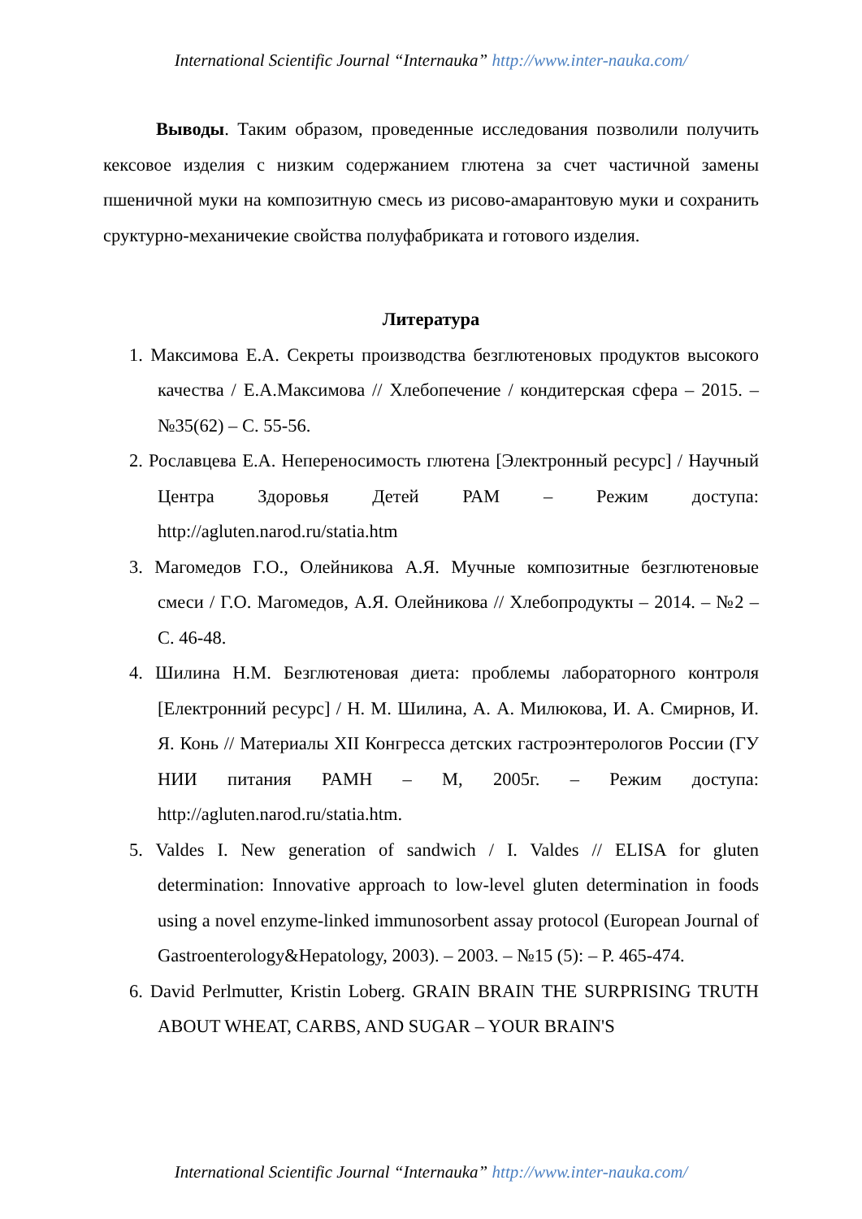International Scientific Journal “Internauka” http://www.inter-nauka.com/
Выводы. Таким образом, проведенные исследования позволили получить кексовое изделия с низким содержанием глютена за счет частичной замены пшеничной муки на композитную смесь из рисово-амарантовую муки и сохранить сруктурно-механичекие свойства полуфабриката и готового изделия.
Литература
1. Максимова Е.А. Секреты производства безглютеновых продуктов высокого качества / Е.А.Максимова // Хлебопечение / кондитерская сфера – 2015. – №35(62) – С. 55-56.
2. Рославцева Е.А. Непереносимость глютена [Электронный ресурс] / Научный Центра Здоровья Детей РАМ – Режим доступа: http://agluten.narod.ru/statia.htm
3. Магомедов Г.О., Олейникова А.Я. Мучные композитные безглютеновые смеси / Г.О. Магомедов, А.Я. Олейникова // Хлебопродукты – 2014. – №2 – С. 46-48.
4. Шилина Н.М. Безглютеновая диета: проблемы лабораторного контроля [Електронний ресурс] / Н. М. Шилина, А. А. Милюкова, И. А. Смирнов, И. Я. Конь // Материалы XII Конгресса детских гастроэнтерологов России (ГУ НИИ питания РАМН – М, 2005г. – Режим доступа: http://agluten.narod.ru/statia.htm.
5. Valdes I. New generation of sandwich / I. Valdes // ELISA for gluten determination: Innovative approach to low-level gluten determination in foods using a novel enzyme-linked immunosorbent assay protocol (European Journal of Gastroenterology&Hepatology, 2003). – 2003. – №15 (5): – P. 465-474.
6. David Perlmutter, Kristin Loberg. GRAIN BRAIN THE SURPRISING TRUTH ABOUT WHEAT, CARBS, AND SUGAR – YOUR BRAIN'S
International Scientific Journal “Internauka” http://www.inter-nauka.com/